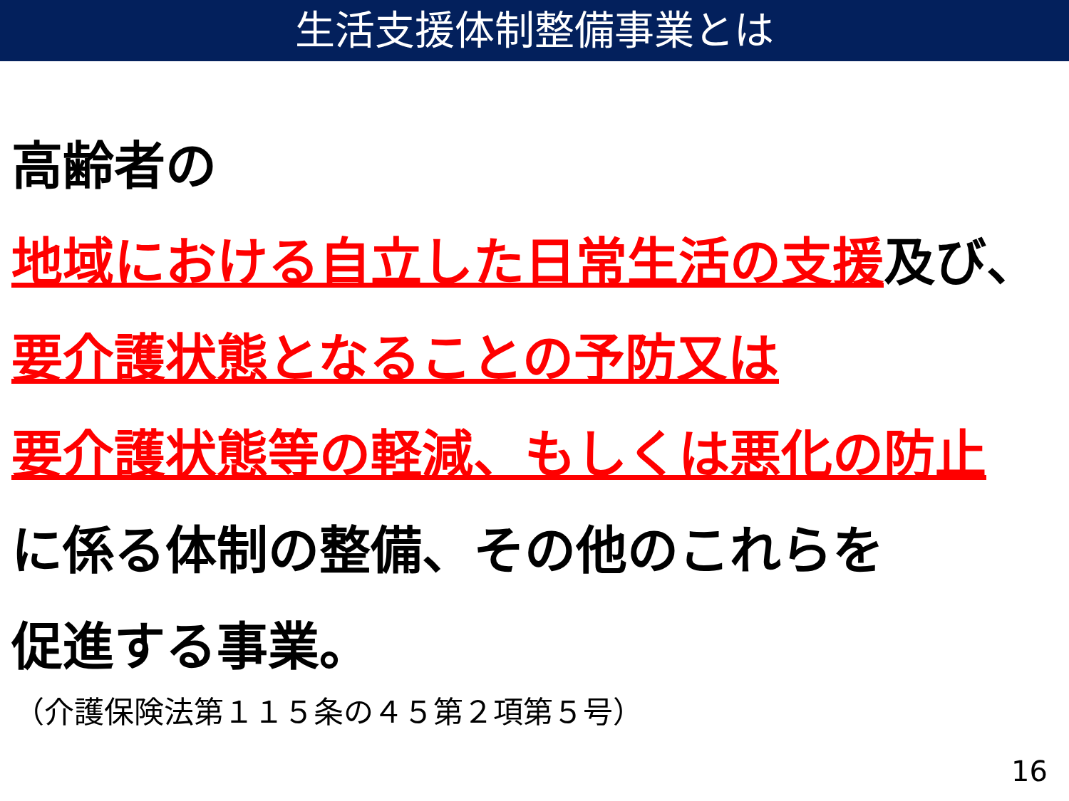生活支援体制整備事業とは
高齢者の
地域における自立した日常生活の支援及び、
要介護状態となることの予防又は
要介護状態等の軽減、もしくは悪化の防止
に係る体制の整備、その他のこれらを
促進する事業。
（介護保険法第１１５条の４５第２項第５号）
16